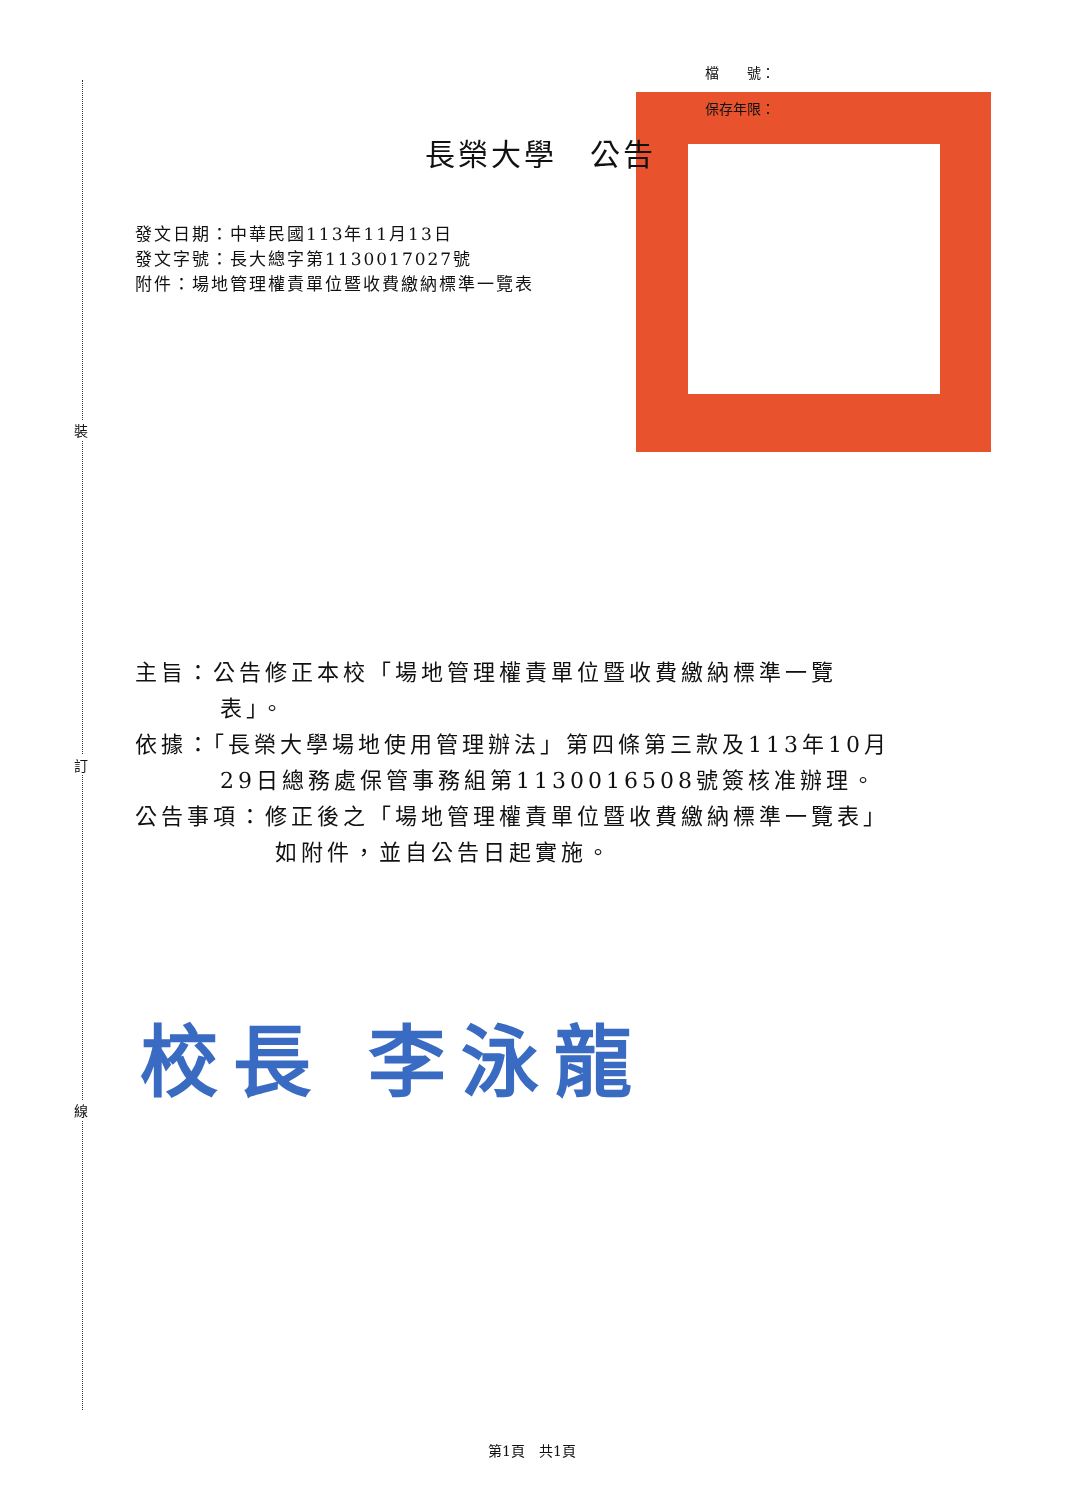裝
訂
線
檔　　號：
保存年限：
長榮大學　公告
發文日期：中華民國113年11月13日
發文字號：長大總字第1130017027號
附件：場地管理權責單位暨收費繳納標準一覽表
主旨：公告修正本校「場地管理權責單位暨收費繳納標準一覽
表」。
依據：「長榮大學場地使用管理辦法」第四條第三款及113年10月
29日總務處保管事務組第1130016508號簽核准辦理。
公告事項：修正後之「場地管理權責單位暨收費繳納標準一覽表」
如附件，並自公告日起實施。
校長 李泳龍
第1頁　共1頁